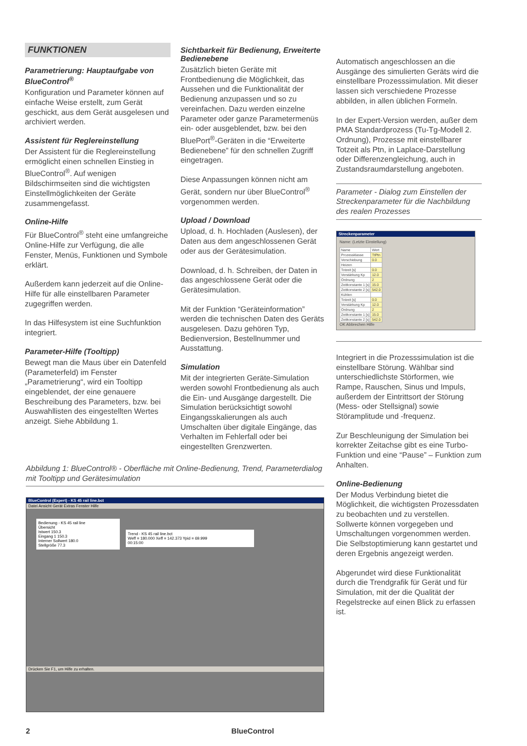FUNKTIONEN
Parametrierung: Hauptaufgabe von BlueControl<sup>®</sup>
Konfiguration und Parameter können auf einfache Weise erstellt, zum Gerät geschickt, aus dem Gerät ausgelesen und archiviert werden.
Assistent für Reglereinstellung
Der Assistent für die Reglereinstellung ermöglicht einen schnellen Einstieg in BlueControl<sup>®</sup>. Auf wenigen Bildschirmseiten sind die wichtigsten Einstellmöglichkeiten der Geräte zusammengefasst.
Online-Hilfe
Für BlueControl<sup>®</sup> steht eine umfangreiche Online-Hilfe zur Verfügung, die alle Fenster, Menüs, Funktionen und Symbole erklärt.
Außerdem kann jederzeit auf die Online-Hilfe für alle einstellbaren Parameter zugegriffen werden.
In das Hilfesystem ist eine Suchfunktion integriert.
Parameter-Hilfe (Tooltipp)
Bewegt man die Maus über ein Datenfeld (Parameterfeld) im Fenster „Parametrierung“, wird ein Tooltipp eingeblendet, der eine genauere Beschreibung des Parameters, bzw. bei Auswahllisten des eingestellten Wertes anzeigt. Siehe Abbildung 1.
Sichtbarkeit für Bedienung, Erweiterte Bedienebene
Zusätzlich bieten Geräte mit Frontbedienung die Möglichkeit, das Aussehen und die Funktionalität der Bedienung anzupassen und so zu vereinfachen. Dazu werden einzelne Parameter oder ganze Parametermenüs ein- oder ausgeblendet, bzw. bei den BluePort<sup>®</sup>-Geräten in die “Erweiterte Bedienebene” für den schnellen Zugriff eingetragen.
Diese Anpassungen können nicht am Gerät, sondern nur über BlueControl<sup>®</sup> vorgenommen werden.
Upload / Download
Upload, d. h. Hochladen (Auslesen), der Daten aus dem angeschlossenen Gerät oder aus der Gerätesimulation.
Download, d. h. Schreiben, der Daten in das angeschlossene Gerät oder die Gerätesimulation.
Mit der Funktion “Geräteinformation” werden die technischen Daten des Geräts ausgelesen. Dazu gehören Typ, Bedienversion, Bestellnummer und Ausstattung.
Simulation
Mit der integrierten Geräte-Simulation werden sowohl Frontbedienung als auch die Ein- und Ausgänge dargestellt. Die Simulation berücksichtigt sowohl Eingangsskalierungen als auch Umschalten über digitale Eingänge, das Verhalten im Fehlerfall oder bei eingestellten Grenzwerten.
Automatisch angeschlossen an die Ausgänge des simulierten Geräts wird die einstellbare Prozesssimulation. Mit dieser lassen sich verschiedene Prozesse abbilden, in allen üblichen Formeln.
In der Expert-Version werden, außer dem PMA Standardprozess (Tu-Tg-Modell 2. Ordnung), Prozesse mit einstellbarer Totzeit als Ptn, in Laplace-Darstellung oder Differenzengleichung, auch in Zustandsraumdarstellung angeboten.
Parameter - Dialog zum Einstellen der Streckenparameter für die Nachbildung des realen Prozesses
Streckenparameter
Name: (Letzte Einstellung)
| Name | Wert |
| Prozessklasse | TtPtn |
| Verschiebung | 0.0 |
| Heizen | |
| Totzeit [s] | 0.0 |
| Verstärkung Kp | 12.0 |
| Ordnung | 2 |
| Zeitkonstante 1 [s] | 15.0 |
| Zeitkonstante 2 [s] | 542.0 |
| Kühlen | |
| Totzeit [s] | 0.0 |
| Verstärkung Kp | 12.0 |
| Ordnung | 2 |
| Zeitkonstante 1 [s] | 15.0 |
| Zeitkonstante 2 [s] | 542.0 |
OK Abbrechen Hilfe
Integriert in die Prozesssimulation ist die einstellbare Störung. Wählbar sind unterschiedlichste Störformen, wie Rampe, Rauschen, Sinus und Impuls, außerdem der Eintrittsort der Störung (Mess- oder Stellsignal) sowie Störamplitude und -frequenz.
Zur Beschleunigung der Simulation bei korrekter Zeitachse gibt es eine Turbo-Funktion und eine “Pause” – Funktion zum Anhalten.
Online-Bedienung
Der Modus Verbindung bietet die Möglichkeit, die wichtigsten Prozessdaten zu beobachten und zu verstellen. Sollwerte können vorgegeben und Umschaltungen vorgenommen werden. Die Selbstoptimierung kann gestartet und deren Ergebnis angezeigt werden.
Abgerundet wird diese Funktionalität durch die Trendgrafik für Gerät und für Simulation, mit der die Qualität der Regelstrecke auf einen Blick zu erfassen ist.
Abbildung 1: BlueControl® - Oberfläche mit Online-Bedienung, Trend, Parameterdialog mit Tooltipp und Gerätesimulation
BlueControl (Expert) - KS 45 rail line.bct
Datei Ansicht Gerät Extras Fenster Hilfe
Bedienung - KS 45 rail line
Übersicht
Istwert 150.3
Eingang 1 150.3
Interner Sollwert 180.0
Stellgröße 77.3
Trend - KS 45 rail line.bct
Weff = 180.000 Xeff = 142.373 Ypid = 69.999
00:15:00
Drücken Sie F1, um Hilfe zu erhalten.
2 BlueControl